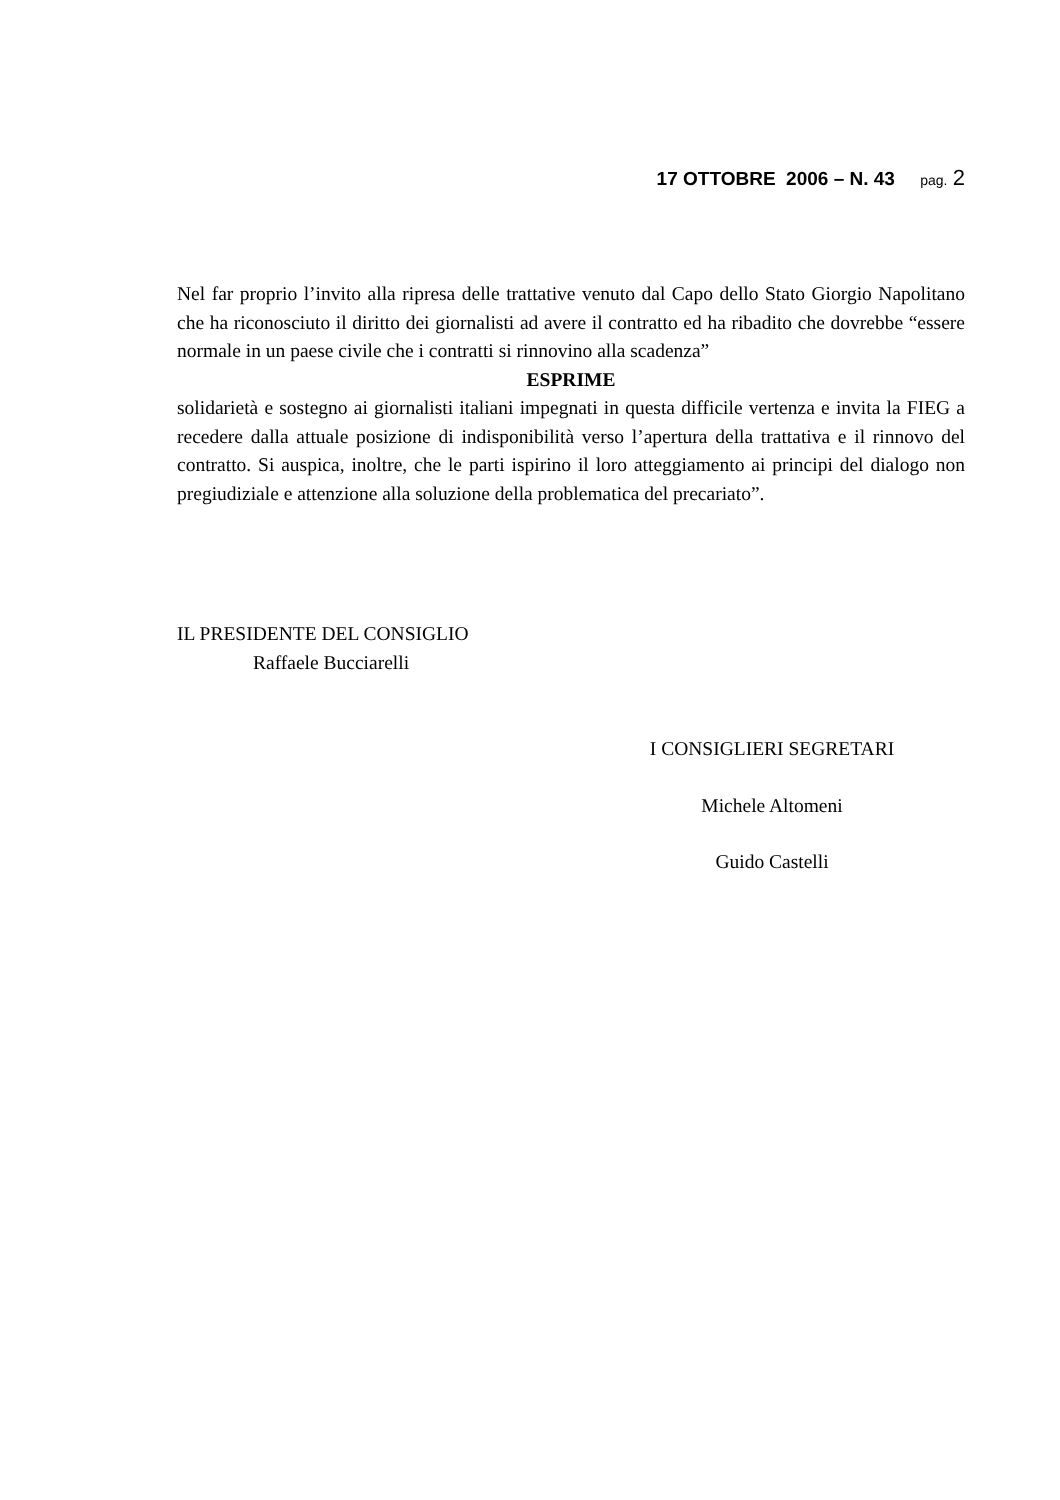17 OTTOBRE 2006 – N. 43 pag. 2
Nel far proprio l’invito alla ripresa delle trattative venuto dal Capo dello Stato Giorgio Napolitano che ha riconosciuto il diritto dei giornalisti ad avere il contratto ed ha ribadito che dovrebbe “essere normale in un paese civile che i contratti si rinnovino alla scadenza”
ESPRIME
solidarietà e sostegno ai giornalisti italiani impegnati in questa difficile vertenza e invita la FIEG a recedere dalla attuale posizione di indisponibilità verso l’apertura della trattativa e il rinnovo del contratto. Si auspica, inoltre, che le parti ispirino il loro atteggiamento ai principi del dialogo non pregiudiziale e attenzione alla soluzione della problematica del precariato”.
IL PRESIDENTE DEL CONSIGLIO
Raffaele Bucciarelli
I CONSIGLIERI SEGRETARI
Michele Altomeni
Guido Castelli